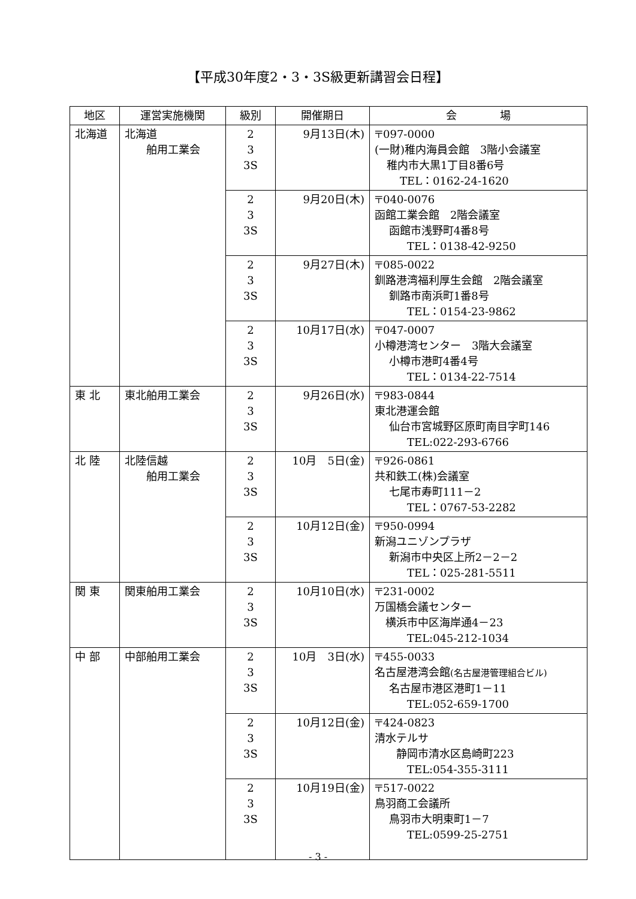【平成30年度2・3・3S級更新講習会日程】
| 地区 | 運営実施機関 | 級別 | 開催期日 | 会 場 |
| --- | --- | --- | --- | --- |
| 北海道 | 北海道 舶用工業会 | 2 3 3S | 9月13日(木) | 〒097-0000 (一財)稚内海員会館 3階小会議室 稚内市大黒1丁目8番6号 TEL：0162-24-1620 |
| | | 2 3 3S | 9月20日(木) | 〒040-0076 函館工業会館 2階会議室 函館市浅野町4番8号 TEL：0138-42-9250 |
| | | 2 3 3S | 9月27日(木) | 〒085-0022 釧路港湾福利厚生会館 2階会議室 釧路市南浜町1番8号 TEL：0154-23-9862 |
| | | 2 3 3S | 10月17日(水) | 〒047-0007 小樽港湾センター 3階大会議室 小樽市港町4番4号 TEL：0134-22-7514 |
| 東 北 | 東北舶用工業会 | 2 3 3S | 9月26日(水) | 〒983-0844 東北港運会館 仙台市宮城野区原町南目字町146 TEL:022-293-6766 |
| 北 陸 | 北陸信越 舶用工業会 | 2 3 3S | 10月 5日(金) | 〒926-0861 共和鉄工(株)会議室 七尾市寿町111－2 TEL：0767-53-2282 |
| | | 2 3 3S | 10月12日(金) | 〒950-0994 新潟ユニゾンプラザ 新潟市中央区上所2－2－2 TEL：025-281-5511 |
| 関 東 | 関東舶用工業会 | 2 3 3S | 10月10日(水) | 〒231-0002 万国橋会議センター 横浜市中区海岸通4－23 TEL:045-212-1034 |
| 中 部 | 中部舶用工業会 | 2 3 3S | 10月 3日(水) | 〒455-0033 名古屋港湾会館 (名古屋港管理組合ビル) 名古屋市港区港町1－11 TEL:052-659-1700 |
| | | 2 3 3S | 10月12日(金) | 〒424-0823 清水テルサ 静岡市清水区島崎町223 TEL:054-355-3111 |
| | | 2 3 3S | 10月19日(金) | 〒517-0022 鳥羽商工会議所 鳥羽市大明東町1－7 TEL:0599-25-2751 |
- 3 -